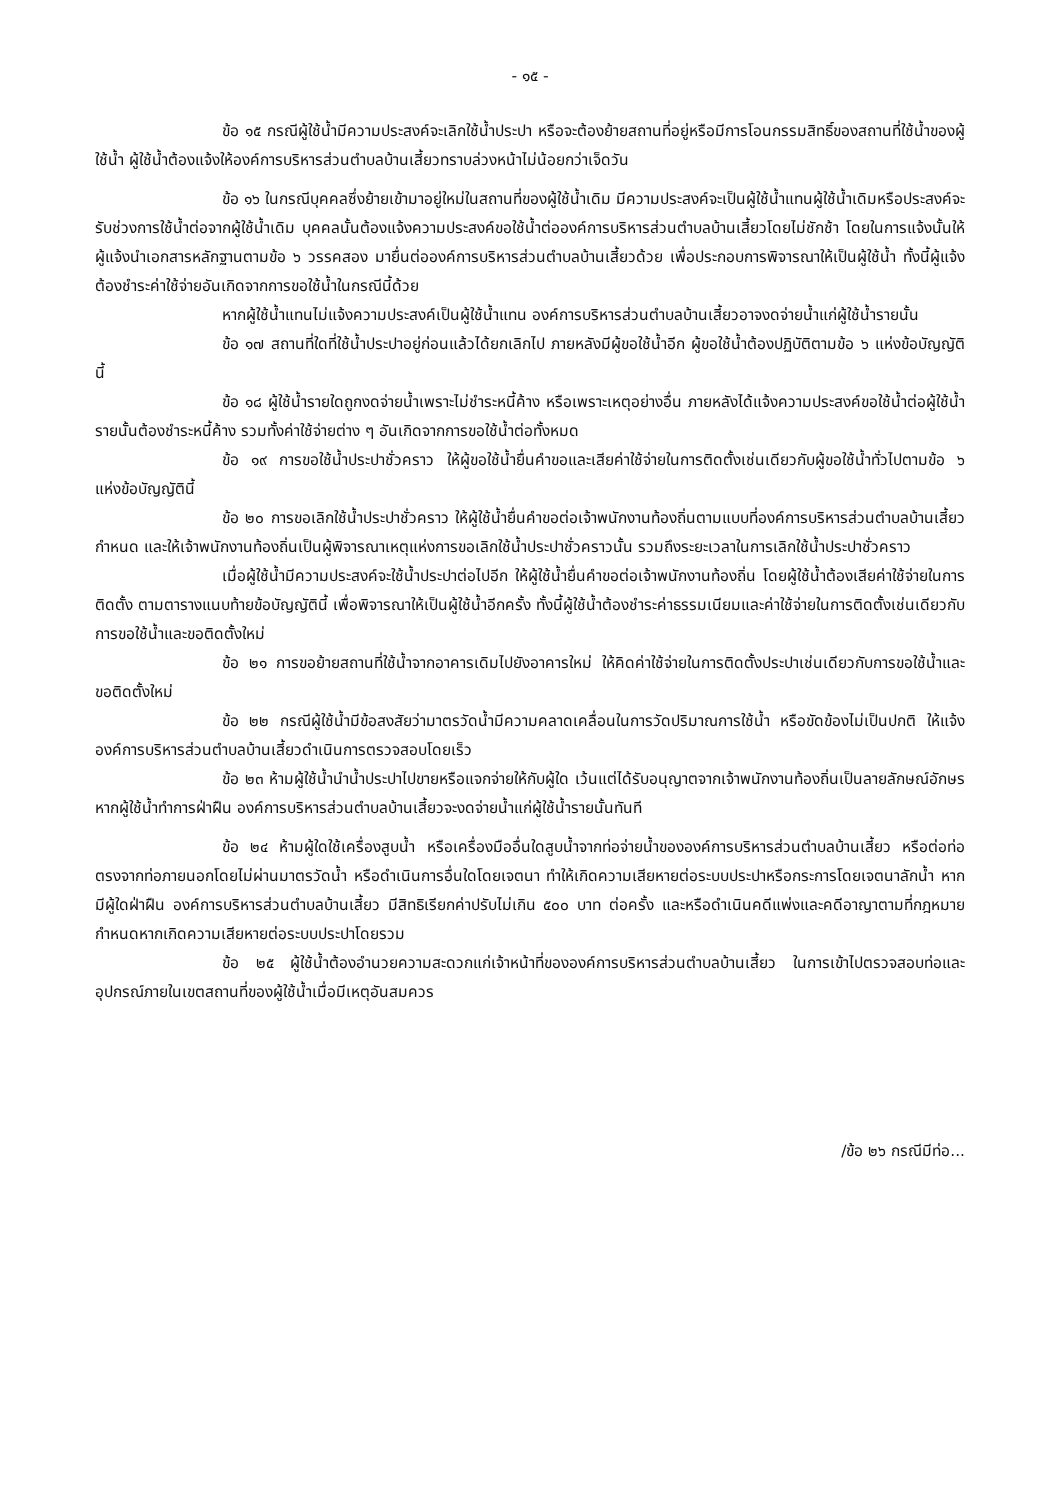- ๑๕ -
ข้อ ๑๕ กรณีผู้ใช้น้ำมีความประสงค์จะเลิกใช้น้ำประปา หรือจะต้องย้ายสถานที่อยู่หรือมีการโอนกรรมสิทธิ์ของสถานที่ใช้น้ำของผู้ใช้น้ำ ผู้ใช้น้ำต้องแจ้งให้องค์การบริหารส่วนตำบลบ้านเสี้ยวทราบล่วงหน้าไม่น้อยกว่าเจ็ดวัน
ข้อ ๑๖ ในกรณีบุคคลซึ่งย้ายเข้ามาอยู่ใหม่ในสถานที่ของผู้ใช้น้ำเดิม มีความประสงค์จะเป็นผู้ใช้น้ำแทนผู้ใช้น้ำเดิมหรือประสงค์จะรับช่วงการใช้น้ำต่อจากผู้ใช้น้ำเดิม บุคคลนั้นต้องแจ้งความประสงค์ขอใช้น้ำต่อองค์การบริหารส่วนตำบลบ้านเสี้ยวโดยไม่ชักช้า โดยในการแจ้งนั้นให้ผู้แจ้งนำเอกสารหลักฐานตามข้อ ๖ วรรคสอง มายื่นต่อองค์การบริหารส่วนตำบลบ้านเสี้ยวด้วย เพื่อประกอบการพิจารณาให้เป็นผู้ใช้น้ำ ทั้งนี้ผู้แจ้งต้องชำระค่าใช้จ่ายอันเกิดจากการขอใช้น้ำในกรณีนี้ด้วย
หากผู้ใช้น้ำแทนไม่แจ้งความประสงค์เป็นผู้ใช้น้ำแทน องค์การบริหารส่วนตำบลบ้านเสี้ยวอาจงดจ่ายน้ำแก่ผู้ใช้น้ำรายนั้น
ข้อ ๑๗ สถานที่ใดที่ใช้น้ำประปาอยู่ก่อนแล้วได้ยกเลิกไป ภายหลังมีผู้ขอใช้น้ำอีก ผู้ขอใช้น้ำต้องปฏิบัติตามข้อ ๖ แห่งข้อบัญญัตินี้
ข้อ ๑๘ ผู้ใช้น้ำรายใดถูกงดจ่ายน้ำเพราะไม่ชำระหนี้ค้าง หรือเพราะเหตุอย่างอื่น ภายหลังได้แจ้งความประสงค์ขอใช้น้ำต่อผู้ใช้น้ำรายนั้นต้องชำระหนี้ค้าง รวมทั้งค่าใช้จ่ายต่าง ๆ อันเกิดจากการขอใช้น้ำต่อทั้งหมด
ข้อ ๑๙ การขอใช้น้ำประปาชั่วคราว ให้ผู้ขอใช้น้ำยื่นคำขอและเสียค่าใช้จ่ายในการติดตั้งเช่นเดียวกับผู้ขอใช้น้ำทั่วไปตามข้อ ๖ แห่งข้อบัญญัตินี้
ข้อ ๒๐ การขอเลิกใช้น้ำประปาชั่วคราว ให้ผู้ใช้น้ำยื่นคำขอต่อเจ้าพนักงานท้องถิ่นตามแบบที่องค์การบริหารส่วนตำบลบ้านเสี้ยว กำหนด และให้เจ้าพนักงานท้องถิ่นเป็นผู้พิจารณาเหตุแห่งการขอเลิกใช้น้ำประปาชั่วคราวนั้น รวมถึงระยะเวลาในการเลิกใช้น้ำประปาชั่วคราว
เมื่อผู้ใช้น้ำมีความประสงค์จะใช้น้ำประปาต่อไปอีก ให้ผู้ใช้น้ำยื่นคำขอต่อเจ้าพนักงานท้องถิ่น โดยผู้ใช้น้ำต้องเสียค่าใช้จ่ายในการติดตั้ง ตามตารางแนบท้ายข้อบัญญัตินี้ เพื่อพิจารณาให้เป็นผู้ใช้น้ำอีกครั้ง ทั้งนี้ผู้ใช้น้ำต้องชำระค่าธรรมเนียมและค่าใช้จ่ายในการติดตั้งเช่นเดียวกับการขอใช้น้ำและขอติดตั้งใหม่
ข้อ ๒๑ การขอย้ายสถานที่ใช้น้ำจากอาคารเดิมไปยังอาคารใหม่ ให้คิดค่าใช้จ่ายในการติดตั้งประปาเช่นเดียวกับการขอใช้น้ำและขอติดตั้งใหม่
ข้อ ๒๒ กรณีผู้ใช้น้ำมีข้อสงสัยว่ามาตรวัดน้ำมีความคลาดเคลื่อนในการวัดปริมาณการใช้น้ำ หรือขัดข้องไม่เป็นปกติ ให้แจ้งองค์การบริหารส่วนตำบลบ้านเสี้ยวดำเนินการตรวจสอบโดยเร็ว
ข้อ ๒๓ ห้ามผู้ใช้น้ำนำน้ำประปาไปขายหรือแจกจ่ายให้กับผู้ใด เว้นแต่ได้รับอนุญาตจากเจ้าพนักงานท้องถิ่นเป็นลายลักษณ์อักษร หากผู้ใช้น้ำทำการฝ่าฝืน องค์การบริหารส่วนตำบลบ้านเสี้ยวจะงดจ่ายน้ำแก่ผู้ใช้น้ำรายนั้นทันที
ข้อ ๒๔ ห้ามผู้ใดใช้เครื่องสูบน้ำ หรือเครื่องมืออื่นใดสูบน้ำจากท่อจ่ายน้ำขององค์การบริหารส่วนตำบลบ้านเสี้ยว หรือต่อท่อตรงจากท่อภายนอกโดยไม่ผ่านมาตรวัดน้ำ หรือดำเนินการอื่นใดโดยเจตนา ทำให้เกิดความเสียหายต่อระบบประปาหรือกระการโดยเจตนาลักน้ำ หากมีผู้ใดฝ่าฝืน องค์การบริหารส่วนตำบลบ้านเสี้ยว มีสิทธิเรียกค่าปรับไม่เกิน ๕๐๐ บาท ต่อครั้ง และหรือดำเนินคดีแพ่งและคดีอาญาตามที่กฎหมายกำหนดหากเกิดความเสียหายต่อระบบประปาโดยรวม
ข้อ ๒๕ ผู้ใช้น้ำต้องอำนวยความสะดวกแก่เจ้าหน้าที่ขององค์การบริหารส่วนตำบลบ้านเสี้ยว ในการเข้าไปตรวจสอบท่อและอุปกรณ์ภายในเขตสถานที่ของผู้ใช้น้ำเมื่อมีเหตุอันสมควร
/ข้อ ๒๖ กรณีมีท่อ...